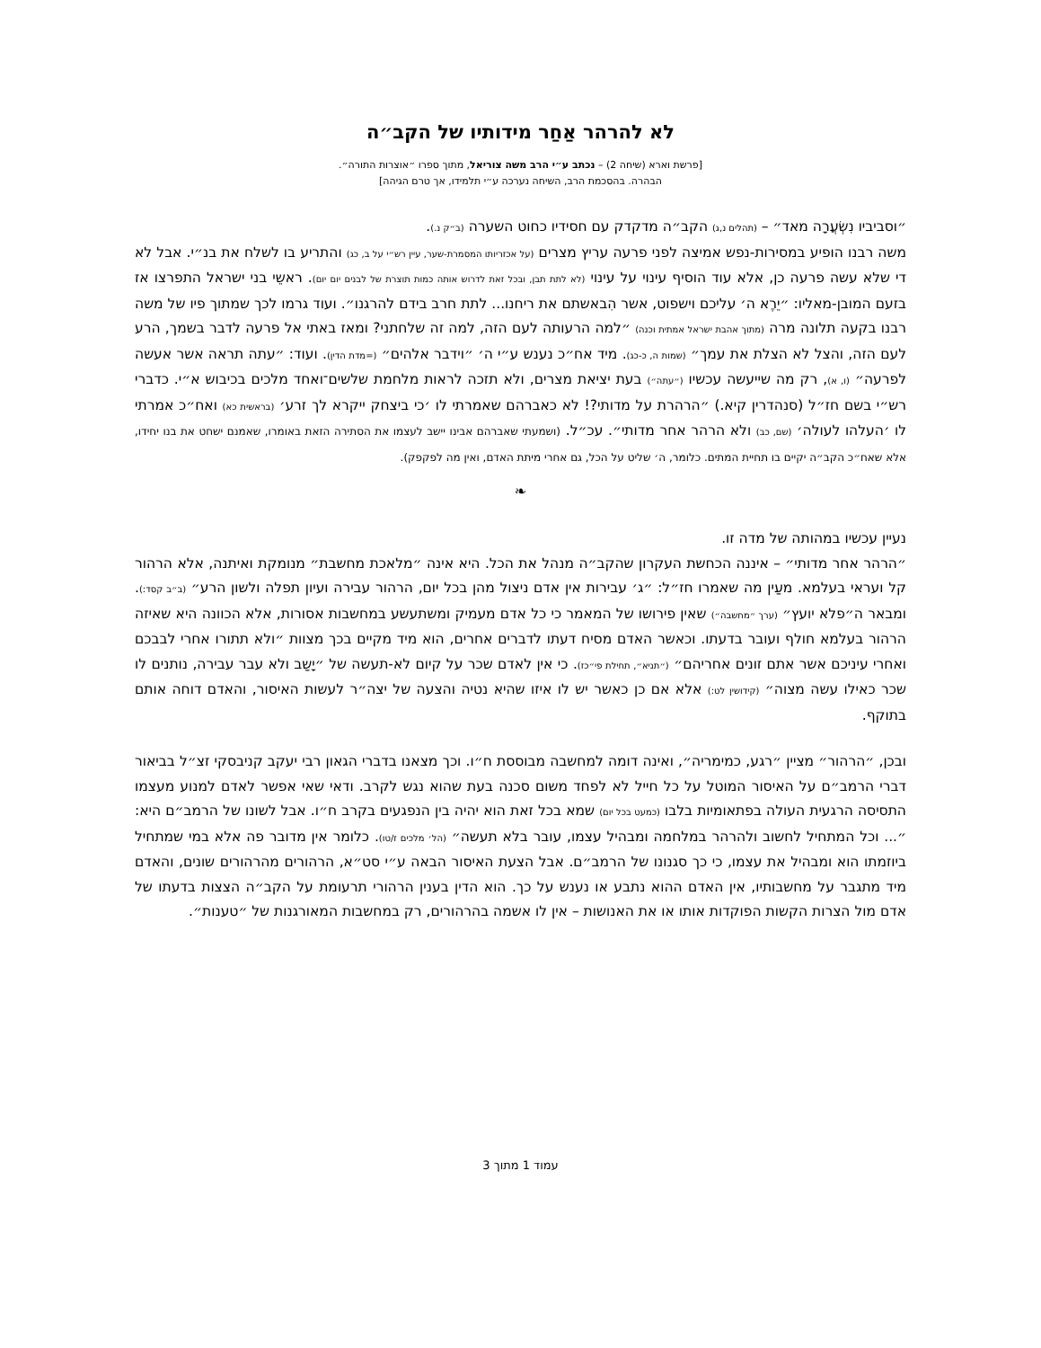לא להרהר אַחַר מידותיו של הקב״ה
[פרשת וארא (שיחה 2) – נכתב ע״י הרב משה צוריאל, מתוך ספרו ״אוצרות התורה״.
הבהרה. בהסכמת הרב, השיחה נערכה ע״י תלמידו, אך טרם הגיהה]
״וסביביו נִשְׂעֲרָה מאד״ – (תהלים נ,ג) הקב״ה מדקדק עם חסידיו כחוט השערה (ב״ק נ.).
משה רבנו הופיע במסירות-נפש אמיצה לפני פרעה עריץ מצרים (על אכזריותו המסמרת-שער, עיין רש״י על ב, כג) והתריע בו לשלח את בנ״י. אבל לא די שלא עשה פרעה כן, אלא עוד הוסיף עינוי על עינוי (לא לתת תבן, ובכל זאת לדרוש אותה כמות תוצרת של לבנים יום יום). ראשֵי בני ישראל התפרצו אז בזעם המובן-מאליו: ״יֵרֶא ה׳ עליכם וישפוט, אשר הִבאשתם את ריחנו... לתת חרב בידם להרגנו״. ועוד גרמו לכך שמתוך פיו של משה רבנו בקעה תלונה מרה (מתוך אהבת ישראל אמתית וכנה) ״למה הרעותה לעם הזה, למה זה שלחתני? ומאז באתי אל פרעה לדבר בשמך, הרע לעם הזה, והצל לא הצלת את עמך״ (שמות ה, כ-כג). מיד אח״כ נענש ע״י ה׳ ״וידבר אלהים״ (=מדת הדין). ועוד: ״עתה תראה אשר אעשה לפרעה״ (ו, א), רק מה שייעשה עכשיו (״עתה״) בעת יציאת מצרים, ולא תזכה לראות מלחמת שלשים־ואחד מלכים בכיבוש א״י. כדברי רש״י בשם חז״ל (סנהדרין קיא.) ״הרהרת על מדותי?! לא כאברהם שאמרתי לו ׳כי ביצחק ייקרא לך זרע׳ (בראשית כא) ואח״כ אמרתי לו ׳העלהו לעולה׳ (שם, כב) ולא הרהר אחר מדותי״. עכ״ל. (ושמעתי שאברהם אבינו יישב לעצמו את הסתירה הזאת באומרו, שאמנם ישחט את בנו יחידו, אלא שאח״כ הקב״ה יקיים בו תחיית המתים. כלומר, ה׳ שליט על הכל, גם אחרי מיתת האדם, ואין מה לפקפק).
❧
נעיין עכשיו במהותה של מדה זו.
״הרהר אחר מדותי״ – איננה הכחשת העקרון שהקב״ה מנהל את הכל. היא אינה ״מלאכת מחשבת״ מנומקת ואיתנה, אלא הרהור קל ועראי בעלמא. מעַין מה שאמרו חז״ל: ״ג׳ עבירות אין אדם ניצול מהן בכל יום, הרהור עבירה ועיון תפלה ולשון הרע״ (ב״ב קסד:). ומבאר ה״פלא יועץ״ (ערך ״מחשבה״) שאין פירושו של המאמר כי כל אדם מעמיק ומשתעשע במחשבות אסורות, אלא הכוונה היא שאיזה הרהור בעלמא חולף ועובר בדעתו. וכאשר האדם מסיח דעתו לדברים אחרים, הוא מיד מקיים בכך מצוות ״ולא תתורו אחרי לבבכם ואחרי עיניכם אשר אתם זונים אחריהם״ (״תניא״, תחילת פי״כז). כי אין לאדם שכר על קיום לא-תעשה של ״יָשַב ולא עבר עבירה, נותנים לו שכר כאילו עשה מצוה״ (קידושין לט:) אלא אם כן כאשר יש לו איזו שהיא נטיה והצעה של יצה״ר לעשות האיסור, והאדם דוחה אותם בתוקף.
ובכן, ״הרהור״ מציין ״רגע, כמימריה״, ואינה דומה למחשבה מבוססת ח״ו. וכך מצאנו בדברי הגאון רבי יעקב קניבסקי זצ״ל בביאור דברי הרמב״ם על האיסור המוטל על כל חייל לא לפחד משום סכנה בעת שהוא נגש לקרב. ודאי שאי אפשר לאדם למנוע מעצמו התסיסה הרגעית העולה בפתאומיות בלבו (כמעט בכל יום) שמא בכל זאת הוא יהיה בין הנפגעים בקרב ח״ו. אבל לשונו של הרמב״ם היא: ״... וכל המתחיל לחשוב ולהרהר במלחמה ומבהיל עצמו, עובר בלא תעשה״ (הל׳ מלכים ז/טו). כלומר אין מדובר פה אלא במי שמתחיל ביוזמתו הוא ומבהיל את עצמו, כי כך סגנונו של הרמב״ם. אבל הצעת האיסור הבאה ע״י סט״א, הרהורים מהרהורים שונים, והאדם מיד מתגבר על מחשבותיו, אין האדם ההוא נתבע או נענש על כך. הוא הדין בענין הרהורי תרעומת על הקב״ה הצצות בדעתו של אדם מול הצרות הקשות הפוקדות אותו או את האנושות – אין לו אשמה בהרהורים, רק במחשבות המאורגנות של ״טענות״.
עמוד 1 מתוך 3